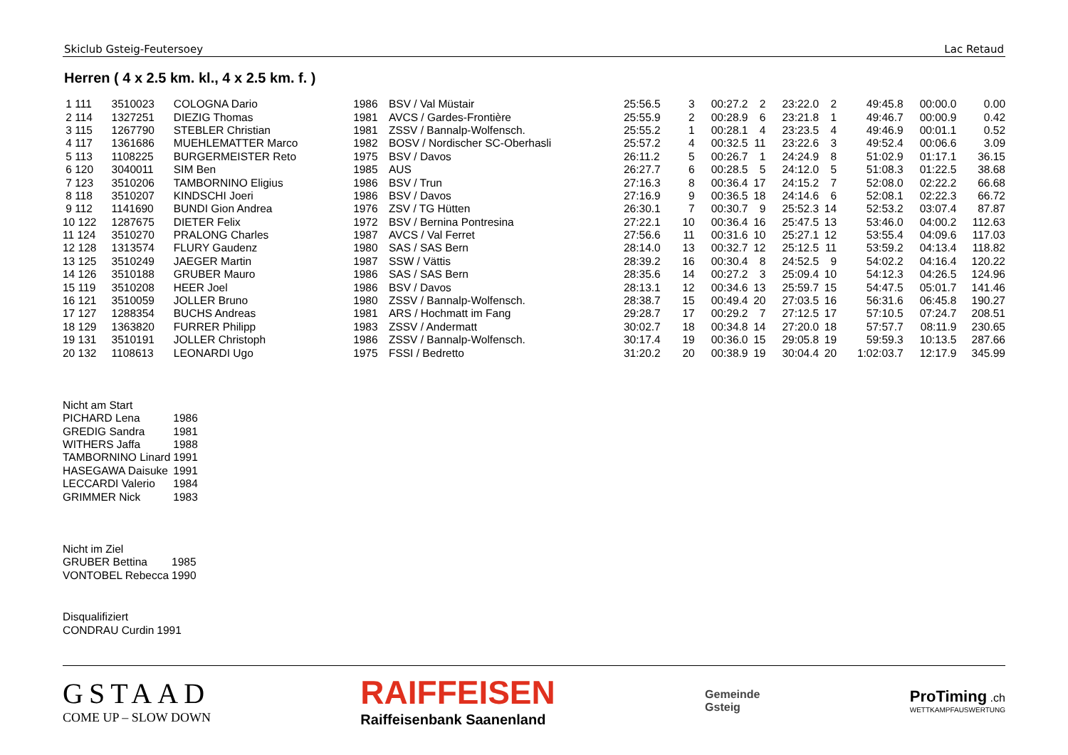Skiclub Gsteig-Feutersoey Lac Retaud
Herren ( 4 x 2.5 km. kl., 4 x 2.5 km. f. )
| 1 111 | 3510023 | COLOGNA Dario | 1986 | BSV / Val Müstair | 25:56.5 | 3 | 00:27.2 | 2 | 23:22.0 | 2 | 49:45.8 | 00:00.0 | 0.00 |
| 2 114 | 1327251 | DIEZIG Thomas | 1981 | AVCS / Gardes-Frontière | 25:55.9 | 2 | 00:28.9 | 6 | 23:21.8 | 1 | 49:46.7 | 00:00.9 | 0.42 |
| 3 115 | 1267790 | STEBLER Christian | 1981 | ZSSV / Bannalp-Wolfensch. | 25:55.2 | 1 | 00:28.1 | 4 | 23:23.5 | 4 | 49:46.9 | 00:01.1 | 0.52 |
| 4 117 | 1361686 | MUEHLEMATTER Marco | 1982 | BOSV / Nordischer SC-Oberhasli | 25:57.2 | 4 | 00:32.5 | 11 | 23:22.6 | 3 | 49:52.4 | 00:06.6 | 3.09 |
| 5 113 | 1108225 | BURGERMEISTER Reto | 1975 | BSV / Davos | 26:11.2 | 5 | 00:26.7 | 1 | 24:24.9 | 8 | 51:02.9 | 01:17.1 | 36.15 |
| 6 120 | 3040011 | SIM Ben | 1985 | AUS | 26:27.7 | 6 | 00:28.5 | 5 | 24:12.0 | 5 | 51:08.3 | 01:22.5 | 38.68 |
| 7 123 | 3510206 | TAMBORNINO Eligius | 1986 | BSV / Trun | 27:16.3 | 8 | 00:36.4 | 17 | 24:15.2 | 7 | 52:08.0 | 02:22.2 | 66.68 |
| 8 118 | 3510207 | KINDSCHI Joeri | 1986 | BSV / Davos | 27:16.9 | 9 | 00:36.5 | 18 | 24:14.6 | 6 | 52:08.1 | 02:22.3 | 66.72 |
| 9 112 | 1141690 | BUNDI Gion Andrea | 1976 | ZSV / TG Hütten | 26:30.1 | 7 | 00:30.7 | 9 | 25:52.3 | 14 | 52:53.2 | 03:07.4 | 87.87 |
| 10 122 | 1287675 | DIETER Felix | 1972 | BSV / Bernina Pontresina | 27:22.1 | 10 | 00:36.4 | 16 | 25:47.5 | 13 | 53:46.0 | 04:00.2 | 112.63 |
| 11 124 | 3510270 | PRALONG Charles | 1987 | AVCS / Val Ferret | 27:56.6 | 11 | 00:31.6 | 10 | 25:27.1 | 12 | 53:55.4 | 04:09.6 | 117.03 |
| 12 128 | 1313574 | FLURY Gaudenz | 1980 | SAS / SAS Bern | 28:14.0 | 13 | 00:32.7 | 12 | 25:12.5 | 11 | 53:59.2 | 04:13.4 | 118.82 |
| 13 125 | 3510249 | JAEGER Martin | 1987 | SSW / Vättis | 28:39.2 | 16 | 00:30.4 | 8 | 24:52.5 | 9 | 54:02.2 | 04:16.4 | 120.22 |
| 14 126 | 3510188 | GRUBER Mauro | 1986 | SAS / SAS Bern | 28:35.6 | 14 | 00:27.2 | 3 | 25:09.4 | 10 | 54:12.3 | 04:26.5 | 124.96 |
| 15 119 | 3510208 | HEER Joel | 1986 | BSV / Davos | 28:13.1 | 12 | 00:34.6 | 13 | 25:59.7 | 15 | 54:47.5 | 05:01.7 | 141.46 |
| 16 121 | 3510059 | JOLLER Bruno | 1980 | ZSSV / Bannalp-Wolfensch. | 28:38.7 | 15 | 00:49.4 | 20 | 27:03.5 | 16 | 56:31.6 | 06:45.8 | 190.27 |
| 17 127 | 1288354 | BUCHS Andreas | 1981 | ARS / Hochmatt im Fang | 29:28.7 | 17 | 00:29.2 | 7 | 27:12.5 | 17 | 57:10.5 | 07:24.7 | 208.51 |
| 18 129 | 1363820 | FURRER Philipp | 1983 | ZSSV / Andermatt | 30:02.7 | 18 | 00:34.8 | 14 | 27:20.0 | 18 | 57:57.7 | 08:11.9 | 230.65 |
| 19 131 | 3510191 | JOLLER Christoph | 1986 | ZSSV / Bannalp-Wolfensch. | 30:17.4 | 19 | 00:36.0 | 15 | 29:05.8 | 19 | 59:59.3 | 10:13.5 | 287.66 |
| 20 132 | 1108613 | LEONARDI Ugo | 1975 | FSSI / Bedretto | 31:20.2 | 20 | 00:38.9 | 19 | 30:04.4 | 20 | 1:02:03.7 | 12:17.9 | 345.99 |
Nicht am Start
| PICHARD Lena | 1986 |
| GREDIG Sandra | 1981 |
| WITHERS Jaffa | 1988 |
| TAMBORNINO Linard | 1991 |
| HASEGAWA Daisuke | 1991 |
| LECCARDI Valerio | 1984 |
| GRIMMER Nick | 1983 |
Nicht im Ziel
| GRUBER Bettina | 1985 |
| VONTOBEL Rebecca | 1990 |
Disqualifiziert
| CONDRAU Curdin | 1991 |
GSTAAD
COME UP – SLOW DOWN
RAIFFEISEN
Raiffeisenbank Saanenland
Gemeinde
Gsteig
ProTiming .ch
WETTKAMPFAUSWERTUNG